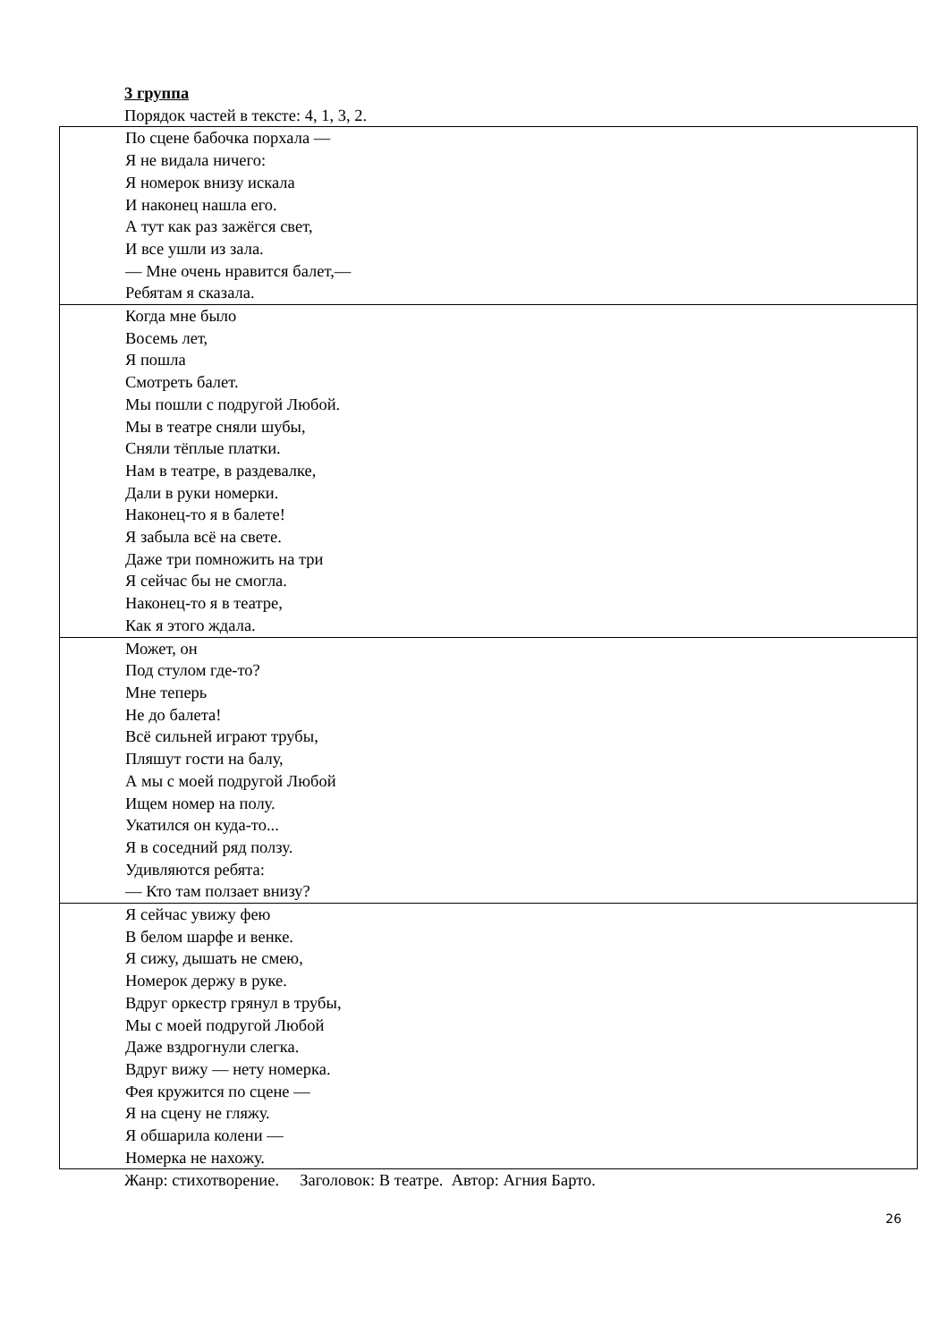3 группа
Порядок частей в тексте: 4, 1, 3, 2.
| По сцене бабочка порхала — Я не видала ничего: Я номерок внизу искала И наконец нашла его. А тут как раз зажёгся свет, И все ушли из зала. — Мне очень нравится балет,— Ребятам я сказала. |
| Когда мне было Восемь лет, Я пошла Смотреть балет. Мы пошли с подругой Любой. Мы в театре сняли шубы, Сняли тёплые платки. Нам в театре, в раздевалке, Дали в руки номерки. Наконец-то я в балете! Я забыла всё на свете. Даже три помножить на три Я сейчас бы не смогла. Наконец-то я в театре, Как я этого ждала. |
| Может, он Под стулом где-то? Мне теперь Не до балета! Всё сильней играют трубы, Пляшут гости на балу, А мы с моей подругой Любой Ищем номер на полу. Укатился он куда-то... Я в соседний ряд ползу. Удивляются ребята: — Кто там ползает внизу? |
| Я сейчас увижу фею В белом шарфе и венке. Я сижу, дышать не смею, Номерок держу в руке. Вдруг оркестр грянул в трубы, Мы с моей подругой Любой Даже вздрогнули слегка. Вдруг вижу — нету номерка. Фея кружится по сцене — Я на сцену не гляжу. Я обшарила колени — Номерка не нахожу. |
Жанр: стихотворение. Заголовок: В театре. Автор: Агния Барто.
26